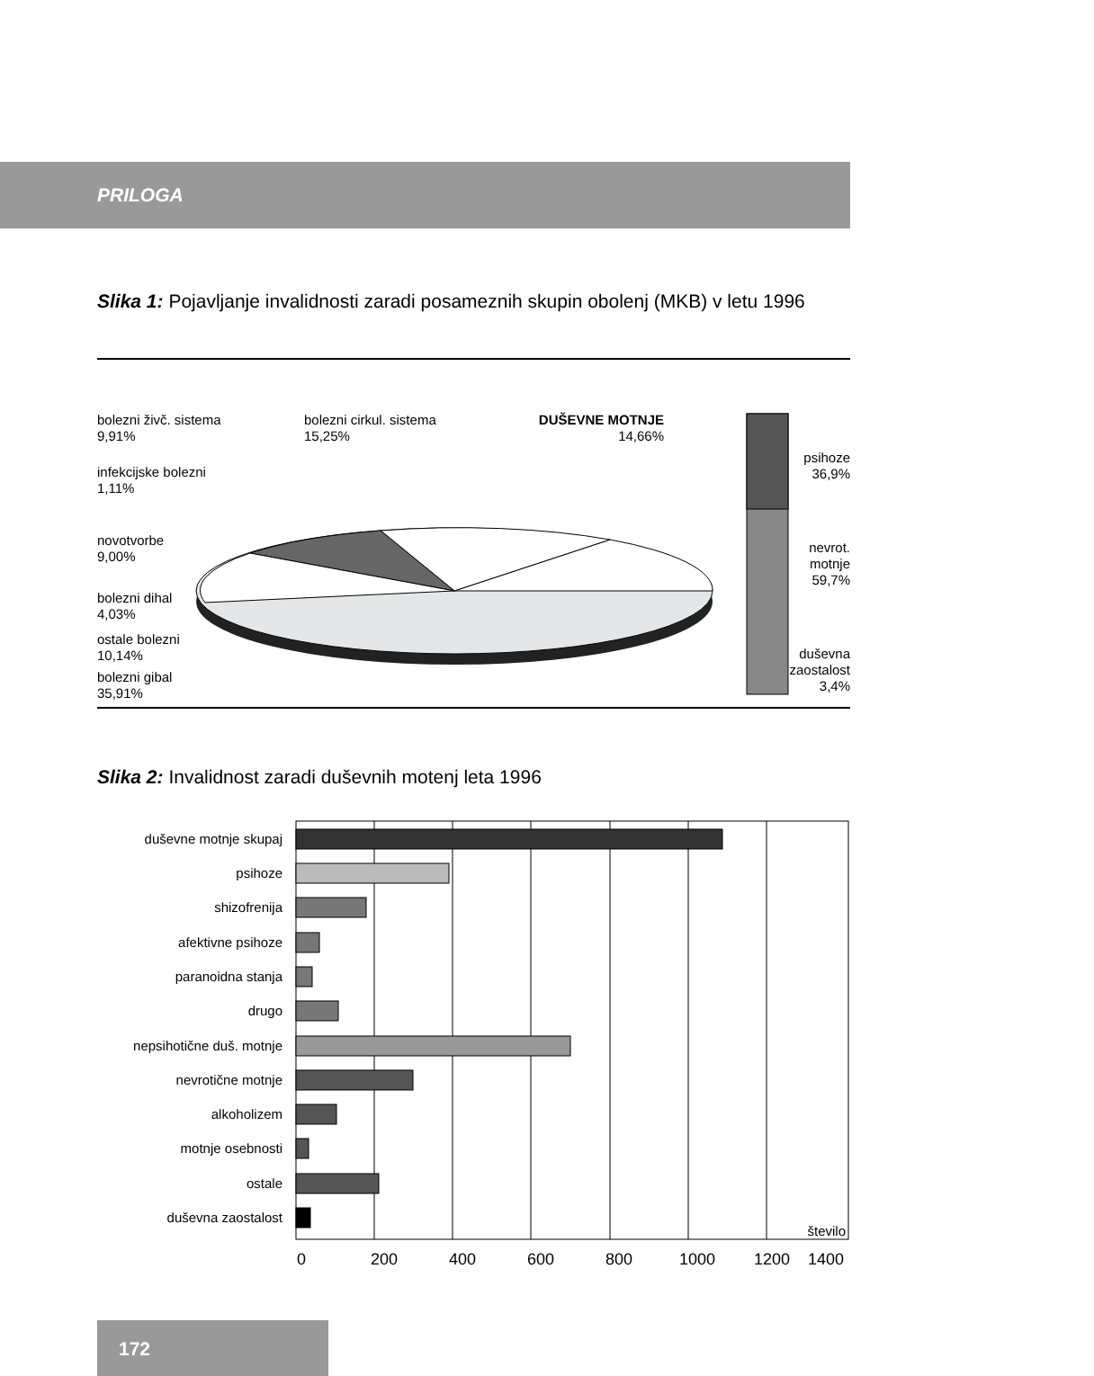PRILOGA
Slika 1: Pojavljanje invalidnosti zaradi posameznih skupin obolenj (MKB) v letu 1996
bolezni živč. sistema
9,91%
infekcijske bolezni
1,11%
novotvorbe
9,00%
bolezni dihal
4,03%
ostale bolezni
10,14%
bolezni gibal
35,91%
bolezni cirkul. sistema
15,25%
DUŠEVNE MOTNJE
14,66%
psihoze
36,9%
nevrot. motnje
59,7%
duševna zaostalost
3,4%
Slika 2: Invalidnost zaradi duševnih motenj leta 1996
duševne motnje skupaj
psihoze
shizofrenija
afektivne psihoze
paranoidna stanja
drugo
nepsihotične duš. motnje
nevrotične motnje
alkoholizem
motnje osebnosti
ostale
duševna zaostalost
število
0
200
400
600
800
1000
1200
1400
172